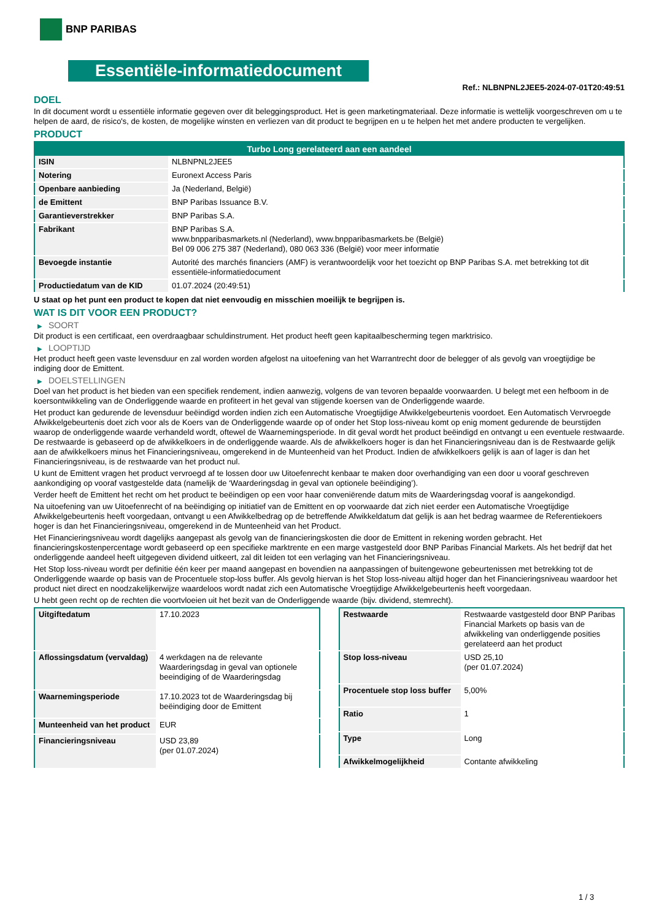BNP PARIBAS
Essentiële-informatiedocument
Ref.: NLBNPNL2JEE5-2024-07-01T20:49:51
DOEL
In dit document wordt u essentiële informatie gegeven over dit beleggingsproduct. Het is geen marketingmateriaal. Deze informatie is wettelijk voorgeschreven om u te helpen de aard, de risico's, de kosten, de mogelijke winsten en verliezen van dit product te begrijpen en u te helpen het met andere producten te vergelijken.
PRODUCT
| Turbo Long gerelateerd aan een aandeel | |
| --- | --- |
| ISIN | NLBNPNL2JEE5 |
| Notering | Euronext Access Paris |
| Openbare aanbieding | Ja (Nederland, België) |
| de Emittent | BNP Paribas Issuance B.V. |
| Garantieverstrekker | BNP Paribas S.A. |
| Fabrikant | BNP Paribas S.A. www.bnpparibasmarkets.nl (Nederland), www.bnpparibasmarkets.be (België) Bel 09 006 275 387 (Nederland), 080 063 336 (België) voor meer informatie |
| Bevoegde instantie | Autorité des marchés financiers (AMF) is verantwoordelijk voor het toezicht op BNP Paribas S.A. met betrekking tot dit essentiële-informatiedocument |
| Productiedatum van de KID | 01.07.2024 (20:49:51) |
U staat op het punt een product te kopen dat niet eenvoudig en misschien moeilijk te begrijpen is.
WAT IS DIT VOOR EEN PRODUCT?
▶ SOORT
Dit product is een certificaat, een overdraagbaar schuldinstrument. Het product heeft geen kapitaalbescherming tegen marktrisico.
▶ LOOPTIJD
Het product heeft geen vaste levensduur en zal worden worden afgelost na uitoefening van het Warrantrecht door de belegger of als gevolg van vroegtijdige be indiging door de Emittent.
▶ DOELSTELLINGEN
Doel van het product is het bieden van een specifiek rendement, indien aanwezig, volgens de van tevoren bepaalde voorwaarden. U belegt met een hefboom in de koersontwikkeling van de Onderliggende waarde en profiteert in het geval van stijgende koersen van de Onderliggende waarde.
Het product kan gedurende de levensduur beëindigd worden indien zich een Automatische Vroegtijdige Afwikkelgebeurtenis voordoet. Een Automatisch Vervroegde Afwikkelgebeurtenis doet zich voor als de Koers van de Onderliggende waarde op of onder het Stop loss-niveau komt op enig moment gedurende de beurstijden waarop de onderliggende waarde verhandeld wordt, oftewel de Waarnemingsperiode. In dit geval wordt het product beëindigd en ontvangt u een eventuele restwaarde. De restwaarde is gebaseerd op de afwikkelkoers in de onderliggende waarde. Als de afwikkelkoers hoger is dan het Financieringsniveau dan is de Restwaarde gelijk aan de afwikkelkoers minus het Financieringsniveau, omgerekend in de Munteenheid van het Product. Indien de afwikkelkoers gelijk is aan of lager is dan het Financieringsniveau, is de restwaarde van het product nul.
U kunt de Emittent vragen het product vervroegd af te lossen door uw Uitoefenrecht kenbaar te maken door overhandiging van een door u vooraf geschreven aankondiging op vooraf vastgestelde data (namelijk de ‘Waarderingsdag in geval van optionele beëindiging’).
Verder heeft de Emittent het recht om het product te beëindigen op een voor haar conveniërende datum mits de Waarderingsdag vooraf is aangekondigd.
Na uitoefening van uw Uitoefenrecht of na beëindiging op initiatief van de Emittent en op voorwaarde dat zich niet eerder een Automatische Vroegtijdige Afwikkelgebeurtenis heeft voorgedaan, ontvangt u een Afwikkelbedrag op de betreffende Afwikkeldatum dat gelijk is aan het bedrag waarmee de Referentiekoers hoger is dan het Financieringsniveau, omgerekend in de Munteenheid van het Product.
Het Financieringsniveau wordt dagelijks aangepast als gevolg van de financieringskosten die door de Emittent in rekening worden gebracht. Het financieringskostenpercentage wordt gebaseerd op een specifieke marktrente en een marge vastgesteld door BNP Paribas Financial Markets. Als het bedrijf dat het onderliggende aandeel heeft uitgegeven dividend uitkeert, zal dit leiden tot een verlaging van het Financieringsniveau.
Het Stop loss-niveau wordt per definitie één keer per maand aangepast en bovendien na aanpassingen of buitengewone gebeurtenissen met betrekking tot de Onderliggende waarde op basis van de Procentuele stop-loss buffer. Als gevolg hiervan is het Stop loss-niveau altijd hoger dan het Financieringsniveau waardoor het product niet direct en noodzakelijkerwijze waardeloos wordt nadat zich een Automatische Vroegtijdige Afwikkelgebeurtenis heeft voorgedaan.
U hebt geen recht op de rechten die voortvloeien uit het bezit van de Onderliggende waarde (bijv. dividend, stemrecht).
| Uitgiftedatum | 17.10.2023 |
| Aflossingsdatum (vervaldag) | 4 werkdagen na de relevante Waarderingsdag in geval van optionele beeindiging of de Waarderingsdag |
| Waarnemingsperiode | 17.10.2023 tot de Waarderingsdag bij beëindiging door de Emittent |
| Munteenheid van het product | EUR |
| Financieringsniveau | USD 23,89 (per 01.07.2024) |
| Restwaarde | Restwaarde vastgesteld door BNP Paribas Financial Markets op basis van de afwikkeling van onderliggende posities gerelateerd aan het product |
| Stop loss-niveau | USD 25,10 (per 01.07.2024) |
| Procentuele stop loss buffer | 5,00% |
| Ratio | 1 |
| Type | Long |
| Afwikkelmogelijkheid | Contante afwikkeling |
1 / 3